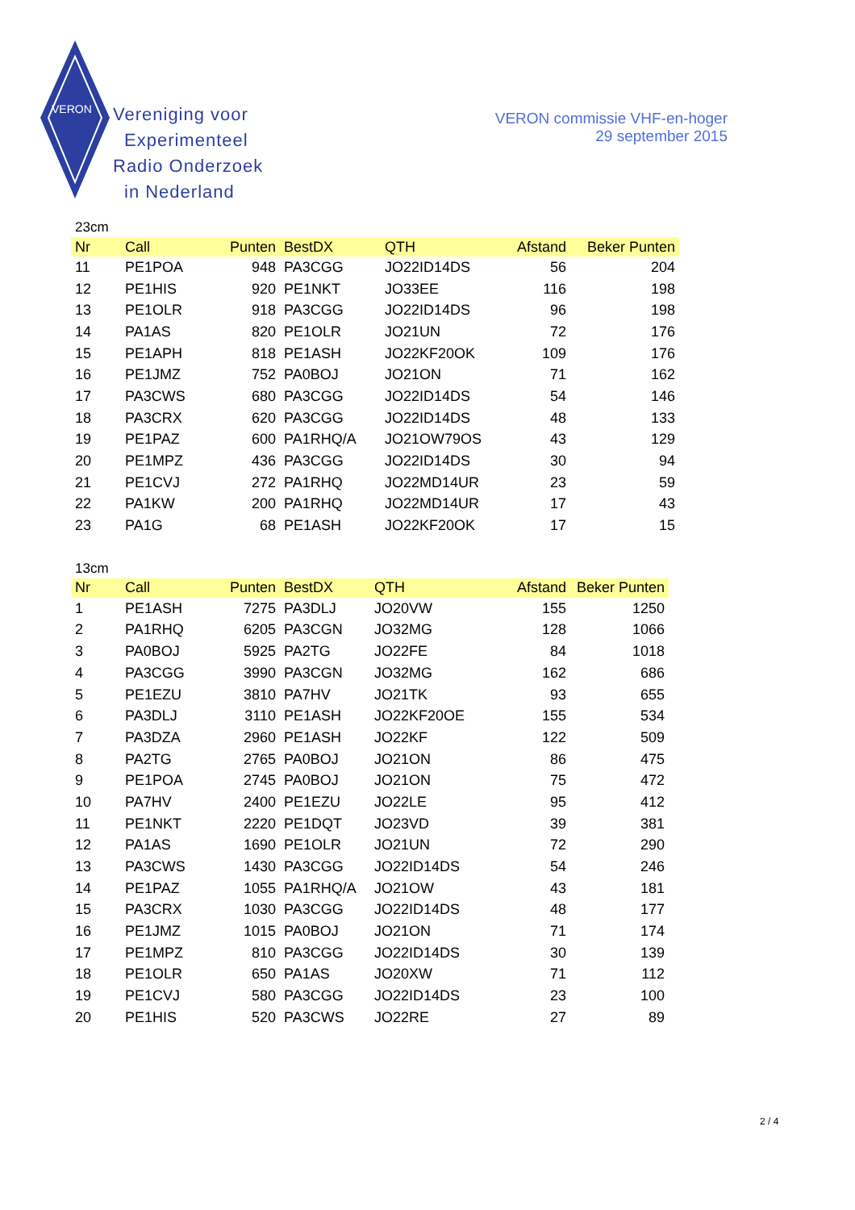VERON
Vereniging voor
Experimenteel
Radio Onderzoek
in Nederland
VERON commissie VHF-en-hoger
29 september 2015
23cm
| Nr | Call | Punten | BestDX | QTH | Afstand | Beker Punten |
| --- | --- | --- | --- | --- | --- | --- |
| 11 | PE1POA | 948 | PA3CGG | JO22ID14DS | 56 | 204 |
| 12 | PE1HIS | 920 | PE1NKT | JO33EE | 116 | 198 |
| 13 | PE1OLR | 918 | PA3CGG | JO22ID14DS | 96 | 198 |
| 14 | PA1AS | 820 | PE1OLR | JO21UN | 72 | 176 |
| 15 | PE1APH | 818 | PE1ASH | JO22KF20OK | 109 | 176 |
| 16 | PE1JMZ | 752 | PA0BOJ | JO21ON | 71 | 162 |
| 17 | PA3CWS | 680 | PA3CGG | JO22ID14DS | 54 | 146 |
| 18 | PA3CRX | 620 | PA3CGG | JO22ID14DS | 48 | 133 |
| 19 | PE1PAZ | 600 | PA1RHQ/A | JO21OW79OS | 43 | 129 |
| 20 | PE1MPZ | 436 | PA3CGG | JO22ID14DS | 30 | 94 |
| 21 | PE1CVJ | 272 | PA1RHQ | JO22MD14UR | 23 | 59 |
| 22 | PA1KW | 200 | PA1RHQ | JO22MD14UR | 17 | 43 |
| 23 | PA1G | 68 | PE1ASH | JO22KF20OK | 17 | 15 |
13cm
| Nr | Call | Punten | BestDX | QTH | Afstand | Beker Punten |
| --- | --- | --- | --- | --- | --- | --- |
| 1 | PE1ASH | 7275 | PA3DLJ | JO20VW | 155 | 1250 |
| 2 | PA1RHQ | 6205 | PA3CGN | JO32MG | 128 | 1066 |
| 3 | PA0BOJ | 5925 | PA2TG | JO22FE | 84 | 1018 |
| 4 | PA3CGG | 3990 | PA3CGN | JO32MG | 162 | 686 |
| 5 | PE1EZU | 3810 | PA7HV | JO21TK | 93 | 655 |
| 6 | PA3DLJ | 3110 | PE1ASH | JO22KF20OE | 155 | 534 |
| 7 | PA3DZA | 2960 | PE1ASH | JO22KF | 122 | 509 |
| 8 | PA2TG | 2765 | PA0BOJ | JO21ON | 86 | 475 |
| 9 | PE1POA | 2745 | PA0BOJ | JO21ON | 75 | 472 |
| 10 | PA7HV | 2400 | PE1EZU | JO22LE | 95 | 412 |
| 11 | PE1NKT | 2220 | PE1DQT | JO23VD | 39 | 381 |
| 12 | PA1AS | 1690 | PE1OLR | JO21UN | 72 | 290 |
| 13 | PA3CWS | 1430 | PA3CGG | JO22ID14DS | 54 | 246 |
| 14 | PE1PAZ | 1055 | PA1RHQ/A | JO21OW | 43 | 181 |
| 15 | PA3CRX | 1030 | PA3CGG | JO22ID14DS | 48 | 177 |
| 16 | PE1JMZ | 1015 | PA0BOJ | JO21ON | 71 | 174 |
| 17 | PE1MPZ | 810 | PA3CGG | JO22ID14DS | 30 | 139 |
| 18 | PE1OLR | 650 | PA1AS | JO20XW | 71 | 112 |
| 19 | PE1CVJ | 580 | PA3CGG | JO22ID14DS | 23 | 100 |
| 20 | PE1HIS | 520 | PA3CWS | JO22RE | 27 | 89 |
2 / 4